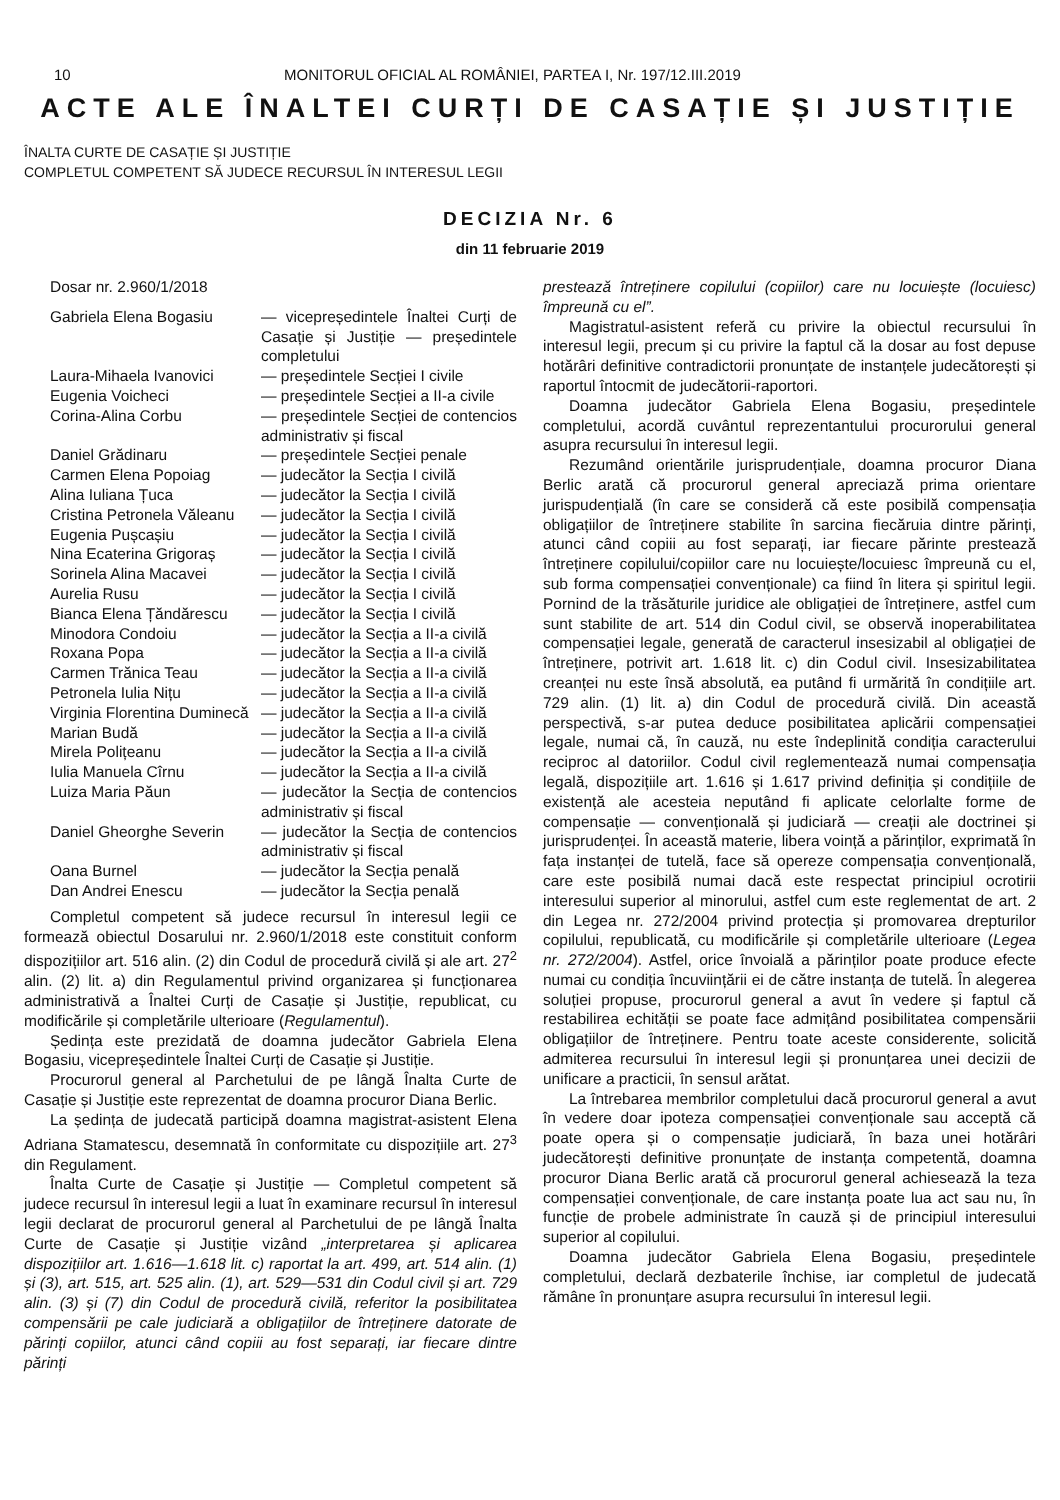10 MONITORUL OFICIAL AL ROMÂNIEI, PARTEA I, Nr. 197/12.III.2019
ACTE ALE ÎNALTEI CURȚI DE CASAȚIE ȘI JUSTIȚIE
ÎNALTA CURTE DE CASAȚIE ȘI JUSTIȚIE
COMPLETUL COMPETENT SĂ JUDECE RECURSUL ÎN INTERESUL LEGII
DECIZIA Nr. 6
din 11 februarie 2019
Dosar nr. 2.960/1/2018
| Gabriela Elena Bogasiu | — vicepreședintele Înaltei Curți de Casație și Justiție — președintele completului |
| Laura-Mihaela Ivanovici | — președintele Secției I civile |
| Eugenia Voicheci | — președintele Secției a II-a civile |
| Corina-Alina Corbu | — președintele Secției de contencios administrativ și fiscal |
| Daniel Grădinaru | — președintele Secției penale |
| Carmen Elena Popoiag | — judecător la Secția I civilă |
| Alina Iuliana Țuca | — judecător la Secția I civilă |
| Cristina Petronela Văleanu | — judecător la Secția I civilă |
| Eugenia Pușcașiu | — judecător la Secția I civilă |
| Nina Ecaterina Grigoraș | — judecător la Secția I civilă |
| Sorinela Alina Macavei | — judecător la Secția I civilă |
| Aurelia Rusu | — judecător la Secția I civilă |
| Bianca Elena Țăndărescu | — judecător la Secția I civilă |
| Minodora Condoiu | — judecător la Secția a II-a civilă |
| Roxana Popa | — judecător la Secția a II-a civilă |
| Carmen Trănica Teau | — judecător la Secția a II-a civilă |
| Petronela Iulia Nițu | — judecător la Secția a II-a civilă |
| Virginia Florentina Duminecă | — judecător la Secția a II-a civilă |
| Marian Budă | — judecător la Secția a II-a civilă |
| Mirela Polițeanu | — judecător la Secția a II-a civilă |
| Iulia Manuela Cîrnu | — judecător la Secția a II-a civilă |
| Luiza Maria Păun | — judecător la Secția de contencios administrativ și fiscal |
| Daniel Gheorghe Severin | — judecător la Secția de contencios administrativ și fiscal |
| Oana Burnel | — judecător la Secția penală |
| Dan Andrei Enescu | — judecător la Secția penală |
Completul competent să judece recursul în interesul legii ce formează obiectul Dosarului nr. 2.960/1/2018 este constituit conform dispozițiilor art. 516 alin. (2) din Codul de procedură civilă și ale art. 27<sup>2</sup> alin. (2) lit. a) din Regulamentul privind organizarea și funcționarea administrativă a Înaltei Curți de Casație și Justiție, republicat, cu modificările și completările ulterioare (Regulamentul).
Ședința este prezidată de doamna judecător Gabriela Elena Bogasiu, vicepreședintele Înaltei Curți de Casație și Justiție.
Procurorul general al Parchetului de pe lângă Înalta Curte de Casație și Justiție este reprezentat de doamna procuror Diana Berlic.
La ședința de judecată participă doamna magistrat-asistent Elena Adriana Stamatescu, desemnată în conformitate cu dispozițiile art. 27<sup>3</sup> din Regulament.
Înalta Curte de Casație și Justiție — Completul competent să judece recursul în interesul legii a luat în examinare recursul în interesul legii declarat de procurorul general al Parchetului de pe lângă Înalta Curte de Casație și Justiție vizând „interpretarea și aplicarea dispozițiilor art. 1.616—1.618 lit. c) raportat la art. 499, art. 514 alin. (1) și (3), art. 515, art. 525 alin. (1), art. 529—531 din Codul civil și art. 729 alin. (3) și (7) din Codul de procedură civilă, referitor la posibilitatea compensării pe cale judiciară a obligațiilor de întreținere datorate de părinți copiilor, atunci când copiii au fost separați, iar fiecare dintre părinți
prestează întreținere copilului (copiilor) care nu locuiește (locuiesc) împreună cu el”.
Magistratul-asistent referă cu privire la obiectul recursului în interesul legii, precum și cu privire la faptul că la dosar au fost depuse hotărâri definitive contradictorii pronunțate de instanțele judecătorești și raportul întocmit de judecătorii-raportori.
Doamna judecător Gabriela Elena Bogasiu, președintele completului, acordă cuvântul reprezentantului procurorului general asupra recursului în interesul legii.
Rezumând orientările jurisprudențiale, doamna procuror Diana Berlic arată că procurorul general apreciază prima orientare jurispudențială (în care se consideră că este posibilă compensația obligațiilor de întreținere stabilite în sarcina fiecăruia dintre părinți, atunci când copiii au fost separați, iar fiecare părinte prestează întreținere copilului/copiilor care nu locuiește/locuiesc împreună cu el, sub forma compensației convenționale) ca fiind în litera și spiritul legii. Pornind de la trăsăturile juridice ale obligației de întreținere, astfel cum sunt stabilite de art. 514 din Codul civil, se observă inoperabilitatea compensației legale, generată de caracterul insesizabil al obligației de întreținere, potrivit art. 1.618 lit. c) din Codul civil. Insesizabilitatea creanței nu este însă absolută, ea putând fi urmărită în condițiile art. 729 alin. (1) lit. a) din Codul de procedură civilă. Din această perspectivă, s-ar putea deduce posibilitatea aplicării compensației legale, numai că, în cauză, nu este îndeplinită condiția caracterului reciproc al datoriilor. Codul civil reglementează numai compensația legală, dispozițiile art. 1.616 și 1.617 privind definiția și condițiile de existență ale acesteia neputând fi aplicate celorlalte forme de compensație — convențională și judiciară — creații ale doctrinei și jurisprudenței. În această materie, libera voință a părinților, exprimată în fața instanței de tutelă, face să opereze compensația convențională, care este posibilă numai dacă este respectat principiul ocrotirii interesului superior al minorului, astfel cum este reglementat de art. 2 din Legea nr. 272/2004 privind protecția și promovarea drepturilor copilului, republicată, cu modificările și completările ulterioare (Legea nr. 272/2004). Astfel, orice învoială a părinților poate produce efecte numai cu condiția încuviințării ei de către instanța de tutelă. În alegerea soluției propuse, procurorul general a avut în vedere și faptul că restabilirea echității se poate face admițând posibilitatea compensării obligațiilor de întreținere. Pentru toate aceste considerente, solicită admiterea recursului în interesul legii și pronunțarea unei decizii de unificare a practicii, în sensul arătat.
La întrebarea membrilor completului dacă procurorul general a avut în vedere doar ipoteza compensației convenționale sau acceptă că poate opera și o compensație judiciară, în baza unei hotărâri judecătorești definitive pronunțate de instanța competentă, doamna procuror Diana Berlic arată că procurorul general achiesează la teza compensației convenționale, de care instanța poate lua act sau nu, în funcție de probele administrate în cauză și de principiul interesului superior al copilului.
Doamna judecător Gabriela Elena Bogasiu, președintele completului, declară dezbaterile închise, iar completul de judecată rămâne în pronunțare asupra recursului în interesul legii.